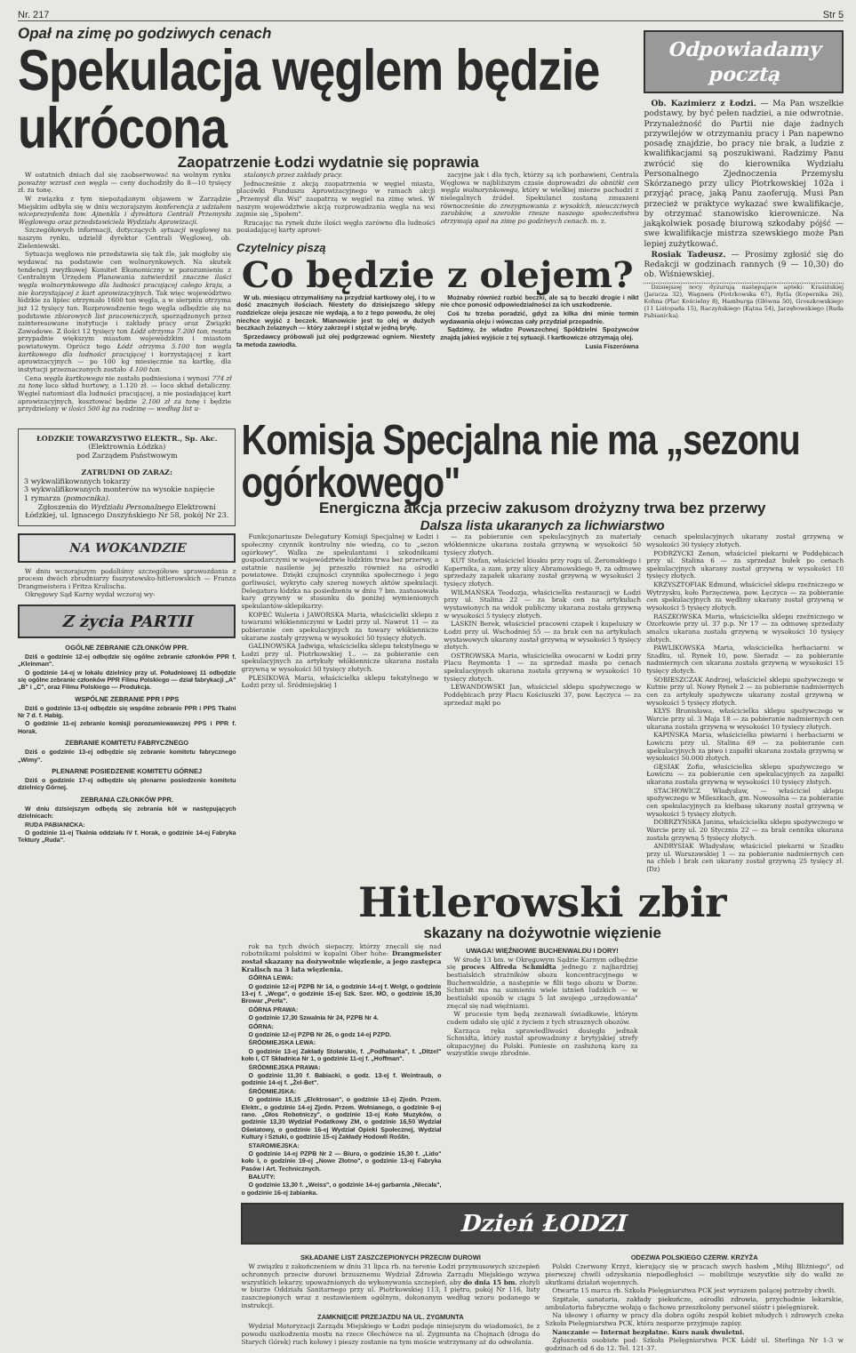Nr. 217 Str 5
Opał na zimę po godziwych cenach
Spekulacja węglem będzie ukrócona
Zaopatrzenie Łodzi wydatnie się poprawia
W ostatnich dniach dał się zaobserwować na wolnym rynku poważny wzrost cen węgla — ceny dochodziły do 8—10 tysięcy zł. za tonę.
W związku z tym niepożądanym objawem w Zarządzie Miejskim odbyła się w dniu wczorajszym konferencja z udziałem wiceprezydenta tow. Ajnenkla i dyrektora Centrali Przemysłu Węglowego oraz przedstawiciela Wydziału Aprowizacji.
Szczegółowych informacji, dotyczących sytuacji węglowej na naszym rynku, udzielił dyrektor Centrali Węglowej, ob. Zieleniewski.
Sytuacja węglowa nie przedstawia się tak źle, jak mogłoby się wydawać na podstawie cen wolnorynkowych. Na skutek tendencji zwyżkowej Komitet Ekonomiczny w porozumieniu z Centralnym Urzędem Planowania zatwierdził znaczne ilości węgla wolnorynkowego dla ludności pracującej całego kraju, a nie korzystającej z kart aprowizacyjnych. Tak więc województwo łódzkie za lipiec otrzymało 1600 ton węgla, a w sierpniu otrzyma już 12 tysięcy ton. Rozprowadzenie tego węgla odbędzie się na podstawie zbiorowych list pracowniczych, sporządzonych przez zainteresowane instytucje i zakłady pracy oraz Związki Zawodowe. Z ilości 12 tysięcy ton Łódź otrzyma 7.200 ton, reszta przypadnie większym miastom wojewódzkim i miastom powiatowym. Oprócz tego Łódź otrzyma 5.100 ton węgla kartkowego dla ludności pracującej i korzystającej z kart aprowizacyjnych — po 100 kg miesięcznie na kartkę, dla instytucji przeznaczonych zostało 4.100 ton.
Cena węgla kartkowego nie została podniesiona i wynosi 774 zł za tonę loco skład hurtowy, a 1.120 zł. — loco skład detaliczny. Węgiel natomiast dla ludności pracującej, a nie posiadającej kart aprowizacyjnych, kosztować będzie 2.100 zł za tonę i będzie przydzielany w ilości 500 kg na rodzinę — według list u-
stalonych przez zakłady pracy.
Jednocześnie z akcją zaopatrzenia w węgiel miasta, placówki Funduszu Aprowizacyjnego w ramach akcji „Przemysł dla Wsi" zaopatrzą w węgiel na zimę wieś. W naszym województwie akcją rozprowadzania węgla na wsi zajmie się „Społem".
Rzucając na rynek duże ilości węgla zarówno dla ludności posiadającej karty aprowi-
zacyjne jak i dla tych, którzy są ich pozbawieni, Centrala Węglowa w najbliższym czasie doprowadzi do obniżki cen węgla wolnorynkowego, który w wielkiej mierze pochodzi z nielegalnych źródeł. Spekulanci zostaną zmuszeni równocześnie do zrezygnowania z wysokich, nieuczciwych zarobków, a szerokie rzesze naszego społeczeństwa otrzymają opał na zimę po godziwych cenach. m. z.
Czytelnicy piszą
Co będzie z olejem?
W ub. miesiącu otrzymaliśmy na przydział kartkowy olej, i to w dość znacznych ilościach. Niestety do dzisiejszego sklepy rozdzielcze oleju jeszcze nie wydają, a to z tego powodu, że olej niechce wyjść z beczek. Mianowicie jest to olej w dużych beczkach żelaznych — który zakrzepł i stężał w jedną bryłę.
Sprzedawcy próbowali już olej podgrzewać ogniem. Niestety ta metoda zawiodła.
Możnaby również rozbić beczki, ale są to beczki drogie i nikt nie chce ponosić odpowiedzialności za ich uszkodzenie.
Coś tu trzeba poradzić, gdyż za kilka dni minie termin wydawania oleju i wówczas cały przydział przepadnie.
Sądzimy, że władze Powszechnej Spółdzielni Spożywców znajdą jakieś wyjście z tej sytuacji. I kartkowicze otrzymają olej.
Lusia Fiszerówna
Odpowiadamy pocztą
Ob. Kazimierz z Łodzi. — Ma Pan wszelkie podstawy, by być pełen nadziei, a nie odwrotnie. Przynależność do Partii nie daje żadnych przywilejów w otrzymaniu pracy i Pan napewno posadę znajdzie, bo pracy nie brak, a ludzie z kwalifikacjami są poszukiwani. Radzimy Panu zwrócić się do kierownika Wydziału Personalnego Zjednoczenia Przemysłu Skórzanego przy ulicy Piotrkowskiej 102a i przyjąć pracę, jaką Panu zaoferują. Musi Pan przecież w praktyce wykazać swe kwalifikacje, by otrzymać stanowisko kierownicze. Na jakąkolwiek posadę biurową szkodaby pójść — swe kwalifikacje mistrza szewskiego może Pan lepiej zużytkować.
Rosiak Tadeusz. — Prosimy zgłosić się do Redakcji w godzinach rannych (9 — 10,30) do ob. Wiśniewskiej.
Dzisiejszej nocy dyżurują następujące apteki: Krasińskiej (Jaracza 32), Wagnera (Piotrkowska 67), Rytla (Kopernika 26), Kohna (Plac Kościelny 8), Hamburga (Główna 50), Groszkowskiego (11 Listopada 15), Raczyńskiego (Kątna 54), Jarzębowskiego (Ruda Pabianicka).
ŁODZKIE TOWARZYSTWO ELEKTR., Sp. Akc.
(Elektrownia Łódzka)
pod Zarządem Państwowym
ZATRUDNI OD ZARAZ:
3 wykwalifikowanych tokarzy
3 wykwalifikowanych monterów na wysokie napięcie
1 rymarza (pomocnika).
Zgłoszenia do Wydziału Personalnego Elektrowni Łódzkiej, ul. Ignacego Daszyńskiego Nr 58, pokój Nr 23.
NA WOKANDZIE
W dniu wczorajszym podaliśmy szczegółowe sprawozdania z procesu dwóch zbrodniarzy faszystowsko-hitlerowskich — Franza Drangmeistera i Fritza Kralischa.
Okręgowy Sąd Karny wydał wczoraj wy-
Z życia PARTII
OGÓLNE ZEBRANIE CZŁONKÓW PPR.
Dziś o godzinie 12-ej odbędzie się ogólne zebranie członków PPR f. „Kleinman".
O godzinie 14-ej w lokalu dzielnicy przy ul. Południowej 11 odbędzie się ogólne zebranie członków PPR Filmu Polskiego — dział fabrykacji „A" „B" i „C", oraz Filmu Polskiego — Produkcja.
WSPÓLNE ZEBRANIE PPR I PPS
Dziś o godzinie 13-ej odbędzie się wspólne zebranie PPR i PPS Tkalni Nr 7 d. f. Habig.
O godzinie 11-ej zebranie komisji porozumiewawczej PPS i PPR f. Horak.
ZEBRANIE KOMITETU FABRYCZNEGO
Dziś o godzinie 13-ej odbędzie się zebranie komitetu fabrycznego „Wimy".
PLENARNE POSIEDZENIE KOMITETU GÓRNEJ
Dziś o godzinie 17-ej odbędzie się plenarne posiedzenie komitetu dzielnicy Górnej.
ZEBRANIA CZŁONKÓW PPR.
W dniu dzisiejszym odbędą się zebrania kół w następujących dzielnicach:
RUDA PABIANICKA:
O godzinie 11-ej Tkalnia oddziału IV f. Horak, o godzinie 14-ej Fabryka Tektury „Ruda".
Komisja Specjalna nie ma „sezonu ogórkowego"
Energiczna akcja przeciw zakusom drożyzny trwa bez przerwy
Dalsza lista ukaranych za lichwiarstwo
Funkcjonariusze Delegatury Komisji Specjalnej w Łodzi i społeczny czynnik kontrolny nie wiedzą, co to „sezon ogórkowy". Walka ze spekulantami i szkodnikami gospodarczymi w województwie łódzkim trwa bez przerwy, a ostatnie nasilenie jej przeszło również na ośrodki powiatowe. Dzięki czujności czynnika społecznego i jego gorliwości, wykryto cały szereg nowych aktów spekulacji. Delegatura łódzka na posiedzeniu w dniu 7 bm. zastosowała kary grzywny w stosunku do poniżej wymienionych spekulantów-sklepikarzy:
KOPEĆ Waleria i JAWORSKA Maria, właścicielki sklepu z towarami włókienniczymi w Łodzi przy ul. Nawrot 11 — za pobieranie cen spekulacyjnych za towary włókiennicze ukarane zostały grzywną w wysokości 50 tysięcy złotych.
GALINOWSKA Jadwiga, właścicielka sklepu tekstylnego w Łodzi przy ul. Piotrkowskiej 1.. — za pobieranie cen spekulacyjnych za artykuły włókiennicze ukarana została grzywną w wysokości 50 tysięcy złotych.
PLESIKOWA Maria, właścicielka sklepu tekstylnego w Łodzi przy ul. Śródmiejskiej 1
— za pobieranie cen spekulacyjnych za materiały włókiennicze ukarana została grzywną w wysokości 50 tysięcy złotych.
KUT Stefan, właściciel kiosku przy rogu ul. Żeromskiego i Kopernika, a zam. przy ulicy Abramowskiego 9, za odmowę sprzedaży zapałek ukarany został grzywną w wysokości 2 tysięcy złotych.
WILMAŃSKA Teodozja, właścicielka restauracji w Łodzi przy ul. Stalina 22 — za brak cen na artykułach wystawionych na widok publiczny ukarana została grzywną w wysokości 5 tysięcy złotych.
LASKIN Berek, właściciel pracowni czapek i kapeluszy w Łodzi przy ul. Wschodniej 55 — za brak cen na artykułach wystawowych ukarany został grzywną w wysokości 5 tysięcy złotych.
OSTROWSKA Maria, właścicielka owocarni w Łodzi przy Placu Reymonta 1 — za sprzedaż masła po cenach spekulacyjnych ukarana została grzywną w wysokości 10 tysięcy złotych.
LEWANDOWSKI Jan, właściciel sklepu spożywczego w Poddębicach przy Placu Kościuszki 37, pow. Łęczyca — za sprzedaż mąki po
cenach spekulacyjnych ukarany został grzywną w wysokości 30 tysięcy złotych.
PODRZYCKI Zenon, właściciel piekarni w Poddębicach przy ul. Stalina 6 — za sprzedaż bułek po cenach spekulacyjnych ukarany został grzywną w wysokości 10 tysięcy złotych.
KRZYSZTOFIAK Edmund, właściciel sklepu rzeźniczego w Wytrzysku, koło Parzęczewa, pow. Łęczyca — za pobieranie cen spekulacyjnych za wędliny ukarany został grzywną w wysokości 5 tysięcy złotych.
RASZKOWSKA Maria, właścicielka sklepu rzeźniczego w Ozorkowie przy ul. 37 p.p. Nr 17 — za odmowę sprzedaży smalcu ukarana została grzywną w wysokości 10 tysięcy złotych.
PAWLIKOWSKA Maria, właścicielka herbaciarni w Szadku, ul. Rynek 10, pow. Sieradz — za pobieranie nadmiernych cen ukarana została grzywną w wysokości 15 tysięcy złotych.
SOBIESZCZAK Andrzej, właściciel sklepu spożywczego w Kutnie przy ul. Nowy Rynek 2 — za pobieranie nadmiernych cen za artykuły spożywcze ukarany został grzywną w wysokości 5 tysięcy złotych.
KŁYS Bronisława, właścicielka sklepu spożywczego w Warcie przy ul. 3 Maja 18 — za pobieranie nadmiernych cen ukarana została grzywną w wysokości 10 tysięcy złotych.
KAPIŃSKA Maria, właścicielka piwiarni i herbaciarni w Łowiczu przy ul. Stalina 69 — za pobieranie cen spekulacyjnych za piwo i zapałki ukarana została grzywną w wysokości 50.000 złotych.
GĘSIAK Zofia, właścicielka sklepu spożywczego w Łowiczu — za pobieranie cen spekulacyjnych za zapałki ukarana została grzywną w wysokości 10 tysięcy złotych.
STACHOWICZ Władysław, — właściciel sklepu spożywczego w Mileszkach, gm. Nowosolna — za pobieranie cen spekulacyjnych za kiełbasę ukarany został grzywną w wysokości 5 tysięcy złotych.
DOBRZYŃSKA Janina, właścicielka sklepu spożywczego w Warcie przy ul. 20 Stycznia 22 — za brak cennika ukarana została grzywną 5 tysięcy złotych.
ANDRYSIAK Władysław, właściciel piekarni w Szadku przy ul. Warszawskiej 1 — za pobieranie nadmiernych cen na chleb i brak cen ukarany został grzywną 25 tysięcy zł. (Dz)
Hitlerowski zbir
skazany na dożywotnie więzienie
rok na tych dwóch siepaczy, którzy znęcali się nad robotnikami polskimi w kopalni Ober hohe: Drangmeister został skazany na dożywotnie więzienie, a jego zastępca Kralisch na 3 lata więzienia.
GÓRNA LEWA:
O godzinie 12-ej PZPB Nr 14, o godzinie 14-ej f. Welgt, o godzinie 13-ej f. „Wega", o godzinie 15-ej Szk. Szer. MO, o godzinie 15,30 Browar „Perła".
GÓRNA PRAWA:
O godzinie 17,30 Szwalnia Nr 24, PZPB Nr 4.
GÓRNA:
O godzinie 12-ej PZPB Nr 26, o godz 14-ej PZPD.
ŚRÓDMIEJSKA LEWA:
O godzinie 13-ej Zakłady Stolarskie, f. „Podhalanka", f. „Ditzel" koło I, CT Składnica Nr 1, o godzinie 11-ej f. „Hoffman".
ŚRÓDMIEJSKA PRAWA:
O godzinie 11,30 f. Babiacki, o godz. 13-ej f. Weintraub, o godzinie 14-ej f. „Żel-Bet".
ŚRÓDMIEJSKA:
O godzinie 15,15 „Elektrosan", o godzinie 13-ej Zjedn. Przem. Elektr., o godzinie 14-ej Zjedn. Przem. Wełnianego, o godzinie 9-ej rano. „Głos Robotniczy", o godzinie 13-ej Koło Muzyków, o godzinie 13,30 Wydział Podatkowy ZM, o godzinie 16,50 Wydział Oświatowy, o godzinie 16-ej Wydział Opieki Społecznej, Wydział Kultury i Sztuki, o godzinie 15-ej Zakłady Hodowli Roślin.
STAROMIEJSKA:
O godzinie 14-ej PZPB Nr 2 — Biuro, o godzinie 15,30 f. „Lido" koło I, o godzinie 19-ej „Nowe Złotno", o godzinie 13-ej Fabryka Pasów i Art. Technicznych.
BAŁUTY:
O godzinie 13,30 f. „Weiss", o godzinie 14-ej garbarnia „Niecała", o godzinie 16-ej żabianka.
UWAGA! WIĘŹNIOWIE BUCHENWALDU I DORY!
W środę 13 bm. w Okręgowym Sądzie Karnym odbędzie się proces Alfreda Schmidta jednego z najbardziej bestialskich strażników obozu koncentracyjnego w Buchenwaldzie, a następnie w filii tego obozu w Dorze. Schmidt ma na sumieniu wiele istnień ludzkich — w bestialski sposób w ciągu 5 lat swojego „urzędowania" znęcał się nad więźniami.
W procesie tym będą zeznawali świadkowie, którym cudem udało się ujść z życiem z tych strasznych obozów.
Karząca ręka sprawiedliwości dosięgła jednak Schmidta, który został sprowadzony z brytyjskiej strefy okupacyjnej do Polski. Poniesie on zasłużoną karę za wszystkie swoje zbrodnie.
Dzień ŁODZI
SKŁADANIE LIST ZASZCZEPIONYCH PRZECIW DUROWI
W związku z zakończeniem w dniu 31 lipca rb. na terenie Łodzi przymusowych szczepień ochronnych przeciw durowi brzusznemu Wydział Zdrowia Zarządu Miejskiego wzywa wszystkich lekarzy, upoważnionych do wykonywania szczepień, aby do dnia 15 bm. złożyli w biurze Oddziału Sanitarnego przy ul. Piotrkowskiej 113, I piętro, pokój Nr 116, listy zaszczepionych wraz z zestawieniem ogólnym, dokonanym według wzoru podanego w instrukcji.
ZAMKNIĘCIE PRZEJAZDU NA UL. ZYGMUNTA
Wydział Motoryzacji Zarządu Miejskiego w Łodzi podaje niniejszym do wiadomości, że z powodu uszkodzenia mostu na rzece Olechówce na ul. Zygmunta na Chojnach (droga do Starych Górek) ruch kołowy i pieszy zostanie na tym moście wstrzymany aż do odwołania.
ODEZWA POLSKIEGO CZERW. KRZYŻA
Polski Czerwony Krzyż, kierujący się w pracach swych hasłem „Miłuj Bliźniego", od pierwszej chwili odzyskania niepodległości — mobilizuje wszystkie siły do walki ze skutkami działań wojennych.
Otwarta 15 marca rb. Szkoła Pielęgniarstwa PCK jest wyrazem palącej potrzeby chwili.
Szpitale, sanatoria, zakłady piekuńcze, ośrodki zdrowia, przychodnie lekarskie, ambulatoria fabryczne wołają o fachowo przeszkolony personel sióstr i pielęgniarek.
Na ideowy i ofiarny w pracy dla dobra ogółu zespół kobiet młodych i zdrowych czeka Szkoła Pielęgniarstwa PCK, która zesporze przyjmuje zapisy.
Nauczanie — Internat bezpłatne. Kurs nauk dwuletni.
Zgłoszenia osobiste pod: Szkoła Pielęgniarstwa PCK Łódź ul. Sterlinga Nr 1-3 w godzinach od 6 do 12. Tel. 121-37.